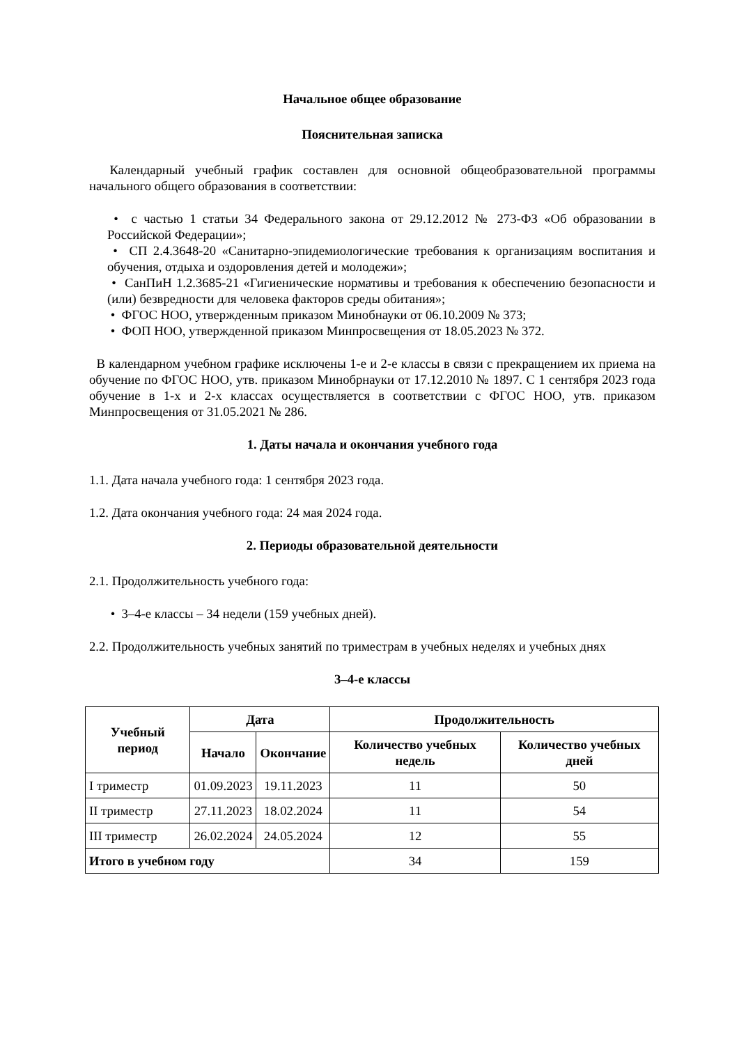Начальное общее образование
Пояснительная записка
Календарный учебный график составлен для основной общеобразовательной программы начального общего образования в соответствии:
• с частью 1 статьи 34 Федерального закона от 29.12.2012 № 273-ФЗ «Об образовании в Российской Федерации»;
• СП 2.4.3648-20 «Санитарно-эпидемиологические требования к организациям воспитания и обучения, отдыха и оздоровления детей и молодежи»;
• СанПиН 1.2.3685-21 «Гигиенические нормативы и требования к обеспечению безопасности и (или) безвредности для человека факторов среды обитания»;
• ФГОС НОО, утвержденным приказом Минобнауки от 06.10.2009 № 373;
• ФОП НОО, утвержденной приказом Минпросвещения от 18.05.2023 № 372.
В календарном учебном графике исключены 1-е и 2-е классы в связи с прекращением их приема на обучение по ФГОС НОО, утв. приказом Минобрнауки от 17.12.2010 № 1897. С 1 сентября 2023 года обучение в 1-х и 2-х классах осуществляется в соответствии с ФГОС НОО, утв. приказом Минпросвещения от 31.05.2021 № 286.
1. Даты начала и окончания учебного года
1.1. Дата начала учебного года: 1 сентября 2023 года.
1.2. Дата окончания учебного года: 24 мая 2024 года.
2. Периоды образовательной деятельности
2.1. Продолжительность учебного года:
• 3–4-е классы – 34 недели (159 учебных дней).
2.2. Продолжительность учебных занятий по триместрам в учебных неделях и учебных днях
3–4-е классы
| Учебный период | Дата | | Продолжительность | |
| --- | --- | --- | --- | --- |
| | Начало | Окончание | Количество учебных недель | Количество учебных дней |
| I триместр | 01.09.2023 | 19.11.2023 | 11 | 50 |
| II триместр | 27.11.2023 | 18.02.2024 | 11 | 54 |
| III триместр | 26.02.2024 | 24.05.2024 | 12 | 55 |
| Итого в учебном году | | | 34 | 159 |